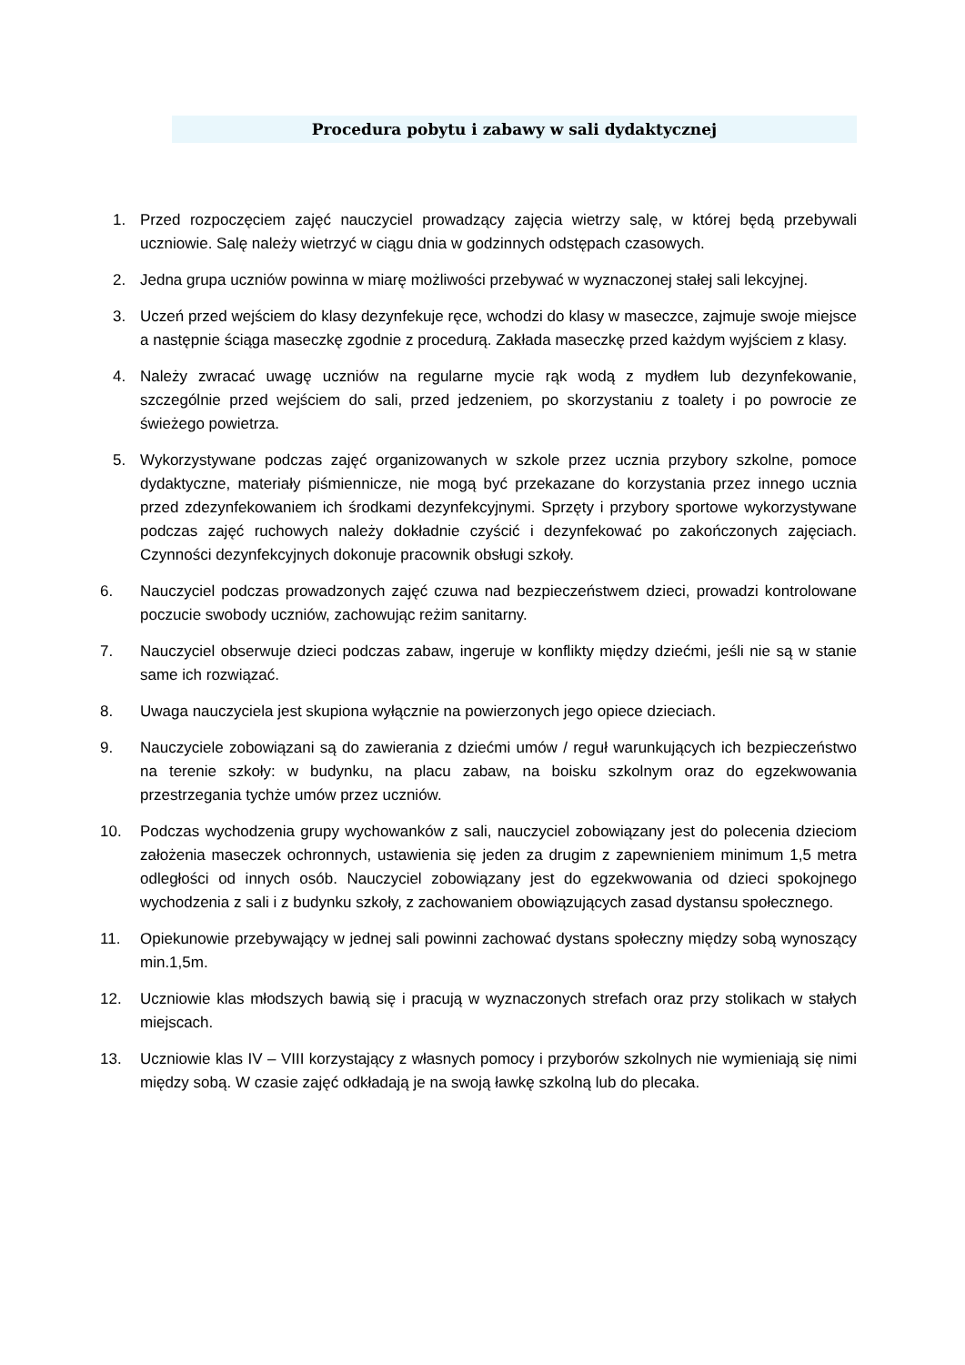Procedura pobytu i zabawy w sali dydaktycznej
1. Przed rozpoczęciem zajęć nauczyciel prowadzący zajęcia wietrzy salę, w której będą przebywali uczniowie. Salę należy wietrzyć w ciągu dnia w godzinnych odstępach czasowych.
2. Jedna grupa uczniów powinna w miarę możliwości przebywać w wyznaczonej stałej sali lekcyjnej.
3. Uczeń przed wejściem do klasy dezynfekuje ręce, wchodzi do klasy w maseczce, zajmuje swoje miejsce a następnie ściąga maseczkę zgodnie z procedurą. Zakłada maseczkę przed każdym wyjściem z klasy.
4. Należy zwracać uwagę uczniów na regularne mycie rąk wodą z mydłem lub dezynfekowanie, szczególnie przed wejściem do sali, przed jedzeniem, po skorzystaniu z toalety i po powrocie ze świeżego powietrza.
5. Wykorzystywane podczas zajęć organizowanych w szkole przez ucznia przybory szkolne, pomoce dydaktyczne, materiały piśmiennicze, nie mogą być przekazane do korzystania przez innego ucznia przed zdezynfekowaniem ich środkami dezynfekcyjnymi. Sprzęty i przybory sportowe wykorzystywane podczas zajęć ruchowych należy dokładnie czyścić i dezynfekować po zakończonych zajęciach. Czynności dezynfekcyjnych dokonuje pracownik obsługi szkoły.
6. Nauczyciel podczas prowadzonych zajęć czuwa nad bezpieczeństwem dzieci, prowadzi kontrolowane poczucie swobody uczniów, zachowując reżim sanitarny.
7. Nauczyciel obserwuje dzieci podczas zabaw, ingeruje w konflikty między dziećmi, jeśli nie są w stanie same ich rozwiązać.
8. Uwaga nauczyciela jest skupiona wyłącznie na powierzonych jego opiece dzieciach.
9. Nauczyciele zobowiązani są do zawierania z dziećmi umów / reguł warunkujących ich bezpieczeństwo na terenie szkoły: w budynku, na placu zabaw, na boisku szkolnym oraz do egzekwowania przestrzegania tychże umów przez uczniów.
10. Podczas wychodzenia grupy wychowanków z sali, nauczyciel zobowiązany jest do polecenia dzieciom założenia maseczek ochronnych, ustawienia się jeden za drugim z zapewnieniem minimum 1,5 metra odległości od innych osób. Nauczyciel zobowiązany jest do egzekwowania od dzieci spokojnego wychodzenia z sali i z budynku szkoły, z zachowaniem obowiązujących zasad dystansu społecznego.
11. Opiekunowie przebywający w jednej sali powinni zachować dystans społeczny między sobą wynoszący min.1,5m.
12. Uczniowie klas młodszych bawią się i pracują w wyznaczonych strefach oraz przy stolikach w stałych miejscach.
13. Uczniowie klas IV – VIII korzystający z własnych pomocy i przyborów szkolnych nie wymieniają się nimi między sobą. W czasie zajęć odkładają je na swoją ławkę szkolną lub do plecaka.